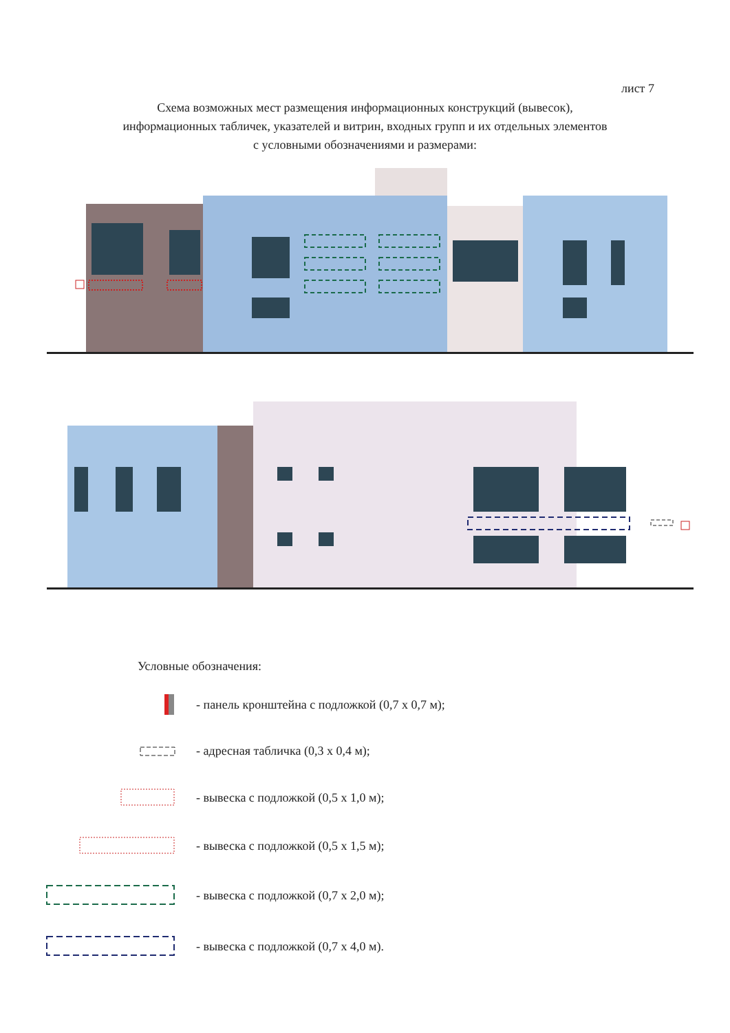лист 7
Схема возможных мест размещения информационных конструкций (вывесок),
информационных табличек, указателей и витрин, входных групп и их отдельных элементов
с условными обозначениями и размерами:
Условные обозначения:
- панель кронштейна с подложкой (0,7 х 0,7 м);
- адресная табличка (0,3 х 0,4 м);
- вывеска с подложкой (0,5 х 1,0 м);
- вывеска с подложкой (0,5 х 1,5 м);
- вывеска с подложкой (0,7 х 2,0 м);
- вывеска с подложкой (0,7 х 4,0 м).